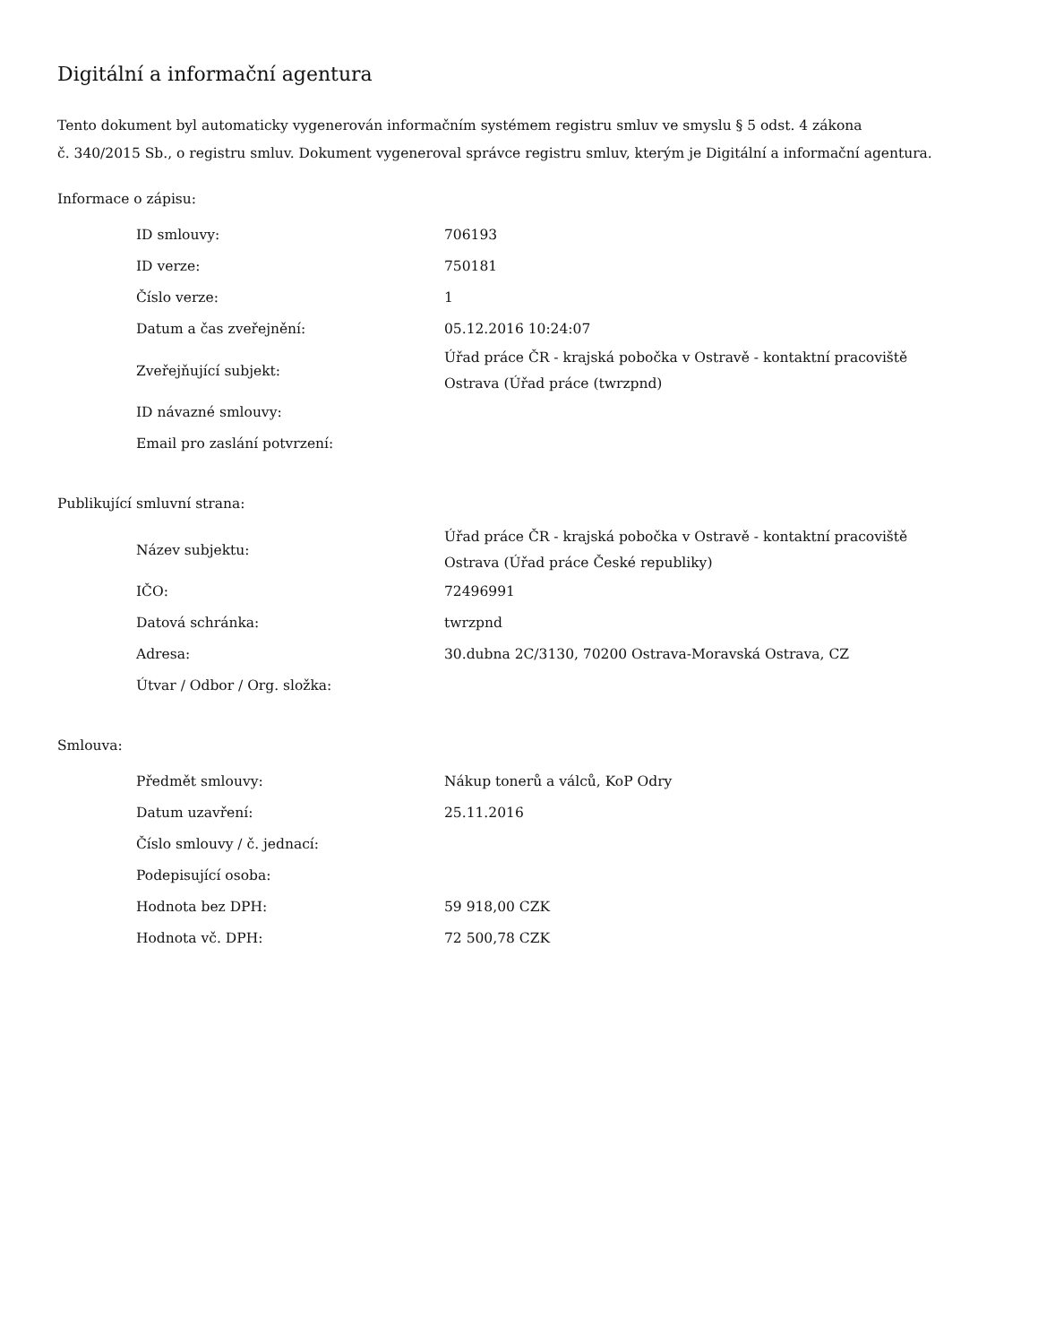Digitální a informační agentura
Tento dokument byl automaticky vygenerován informačním systémem registru smluv ve smyslu § 5 odst. 4 zákona
č. 340/2015 Sb., o registru smluv. Dokument vygeneroval správce registru smluv, kterým je Digitální a informační agentura.
Informace o zápisu:
| ID smlouvy: | 706193 |
| ID verze: | 750181 |
| Číslo verze: | 1 |
| Datum a čas zveřejnění: | 05.12.2016 10:24:07 |
| Zveřejňující subjekt: | Úřad práce ČR - krajská pobočka v Ostravě - kontaktní pracoviště Ostrava (Úřad práce (twrzpnd) |
| ID návazné smlouvy: | |
| Email pro zaslání potvrzení: | |
Publikující smluvní strana:
| Název subjektu: | Úřad práce ČR - krajská pobočka v Ostravě - kontaktní pracoviště Ostrava (Úřad práce České republiky) |
| IČO: | 72496991 |
| Datová schránka: | twrzpnd |
| Adresa: | 30.dubna 2C/3130, 70200 Ostrava-Moravská Ostrava, CZ |
| Útvar / Odbor / Org. složka: | |
Smlouva:
| Předmět smlouvy: | Nákup tonerů a válců, KoP Odry |
| Datum uzavření: | 25.11.2016 |
| Číslo smlouvy / č. jednací: | |
| Podepisující osoba: | |
| Hodnota bez DPH: | 59 918,00 CZK |
| Hodnota vč. DPH: | 72 500,78 CZK |